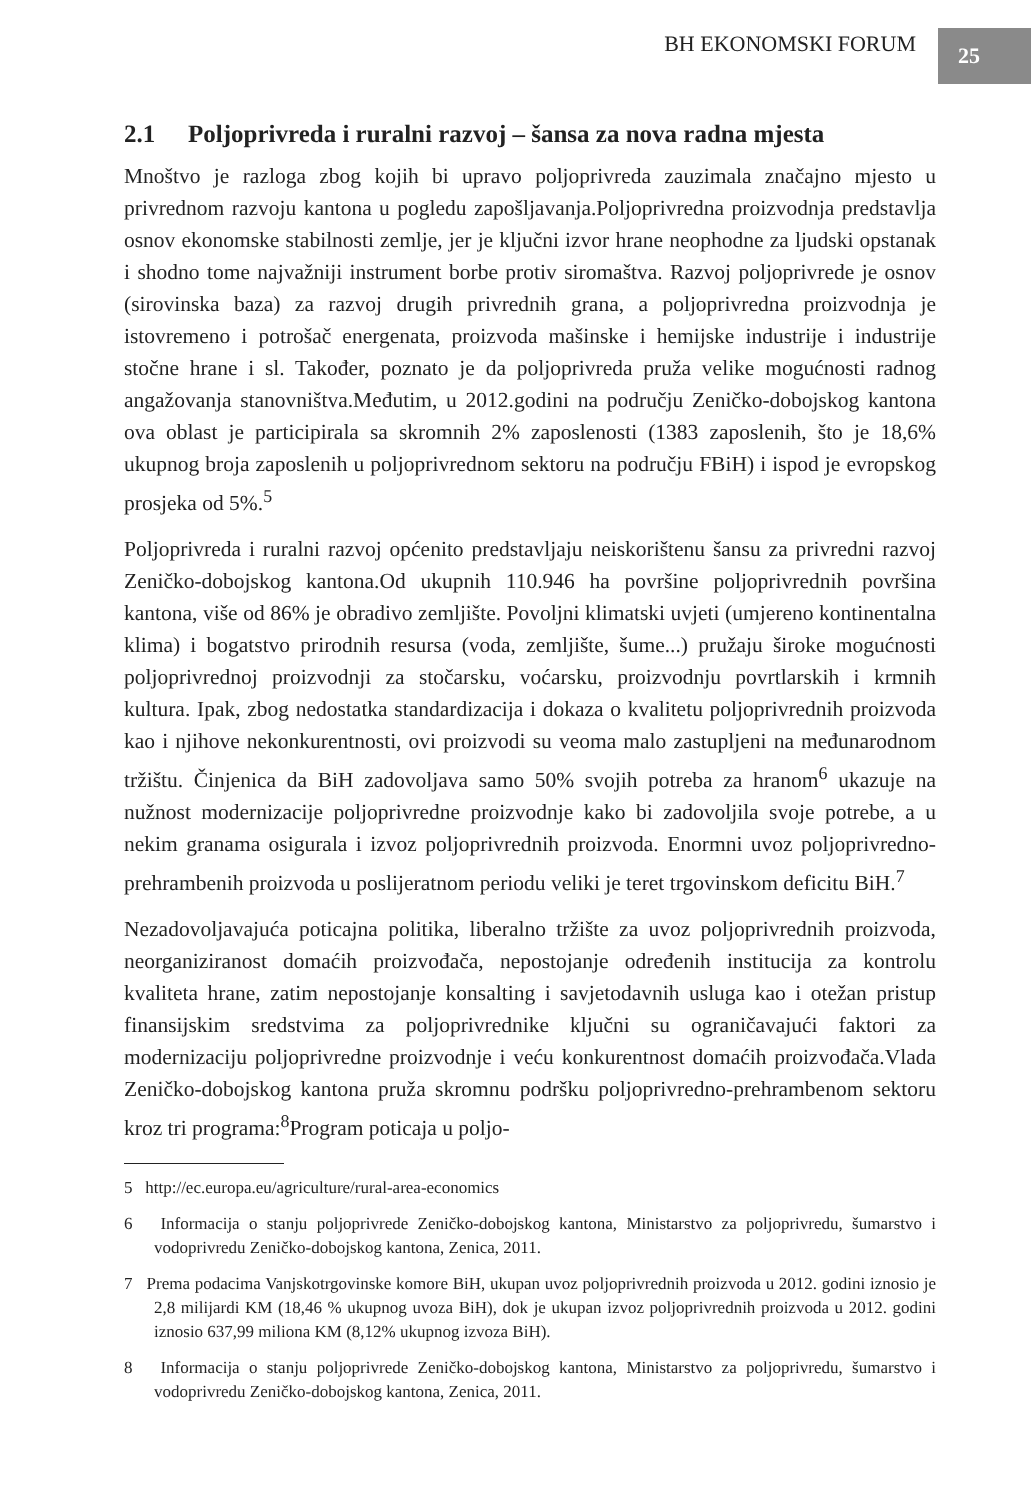BH EKONOMSKI FORUM 25
2.1 Poljoprivreda i ruralni razvoj – šansa za nova radna mjesta
Mnoštvo je razloga zbog kojih bi upravo poljoprivreda zauzimala značajno mjesto u privrednom razvoju kantona u pogledu zapošljavanja.Poljoprivredna proizvodnja predstavlja osnov ekonomske stabilnosti zemlje, jer je ključni izvor hrane neophodne za ljudski opstanak i shodno tome najvažniji instrument borbe protiv siromaštva. Razvoj poljoprivrede je osnov (sirovinska baza) za razvoj drugih privrednih grana, a poljoprivredna proizvodnja je istovremeno i potrošač energenata, proizvoda mašinske i hemijske industrije i industrije stočne hrane i sl. Također, poznato je da poljoprivreda pruža velike mogućnosti radnog angažovanja stanovništva.Međutim, u 2012.godini na području Zeničko-dobojskog kantona ova oblast je participirala sa skromnih 2% zaposlenosti (1383 zaposlenih, što je 18,6% ukupnog broja zaposlenih u poljoprivrednom sektoru na području FBiH) i ispod je evropskog prosjeka od 5%.<sup>5</sup>
Poljoprivreda i ruralni razvoj općenito predstavljaju neiskorištenu šansu za privredni razvoj Zeničko-dobojskog kantona.Od ukupnih 110.946 ha površine poljoprivrednih površina kantona, više od 86% je obradivo zemljište. Povoljni klimatski uvjeti (umjereno kontinentalna klima) i bogatstvo prirodnih resursa (voda, zemljište, šume...) pružaju široke mogućnosti poljoprivrednoj proizvodnji za stočarsku, voćarsku, proizvodnju povrtlarskih i krmnih kultura. Ipak, zbog nedostatka standardizacija i dokaza o kvalitetu poljoprivrednih proizvoda kao i njihove nekonkurentnosti, ovi proizvodi su veoma malo zastupljeni na međunarodnom tržištu. Činjenica da BiH zadovoljava samo 50% svojih potreba za hranom<sup>6</sup> ukazuje na nužnost modernizacije poljoprivredne proizvodnje kako bi zadovoljila svoje potrebe, a u nekim granama osigurala i izvoz poljoprivrednih proizvoda. Enormni uvoz poljoprivredno-prehrambenih proizvoda u poslijeratnom periodu veliki je teret trgovinskom deficitu BiH.<sup>7</sup>
Nezadovoljavajuća poticajna politika, liberalno tržište za uvoz poljoprivrednih proizvoda, neorganiziranost domaćih proizvođača, nepostojanje određenih institucija za kontrolu kvaliteta hrane, zatim nepostojanje konsalting i savjetodavnih usluga kao i otežan pristup finansijskim sredstvima za poljoprivrednike ključni su ograničavajući faktori za modernizaciju poljoprivredne proizvodnje i veću konkurentnost domaćih proizvođača.Vlada Zeničko-dobojskog kantona pruža skromnu podršku poljoprivredno-prehrambenom sektoru kroz tri programa:<sup>8</sup>Program poticaja u poljo-
5 http://ec.europa.eu/agriculture/rural-area-economics
6 Informacija o stanju poljoprivrede Zeničko-dobojskog kantona, Ministarstvo za poljoprivredu, šumarstvo i vodoprivredu Zeničko-dobojskog kantona, Zenica, 2011.
7 Prema podacima Vanjskotrgovinske komore BiH, ukupan uvoz poljoprivrednih proizvoda u 2012. godini iznosio je 2,8 milijardi KM (18,46 % ukupnog uvoza BiH), dok je ukupan izvoz poljoprivrednih proizvoda u 2012. godini iznosio 637,99 miliona KM (8,12% ukupnog izvoza BiH).
8 Informacija o stanju poljoprivrede Zeničko-dobojskog kantona, Ministarstvo za poljoprivredu, šumarstvo i vodoprivredu Zeničko-dobojskog kantona, Zenica, 2011.